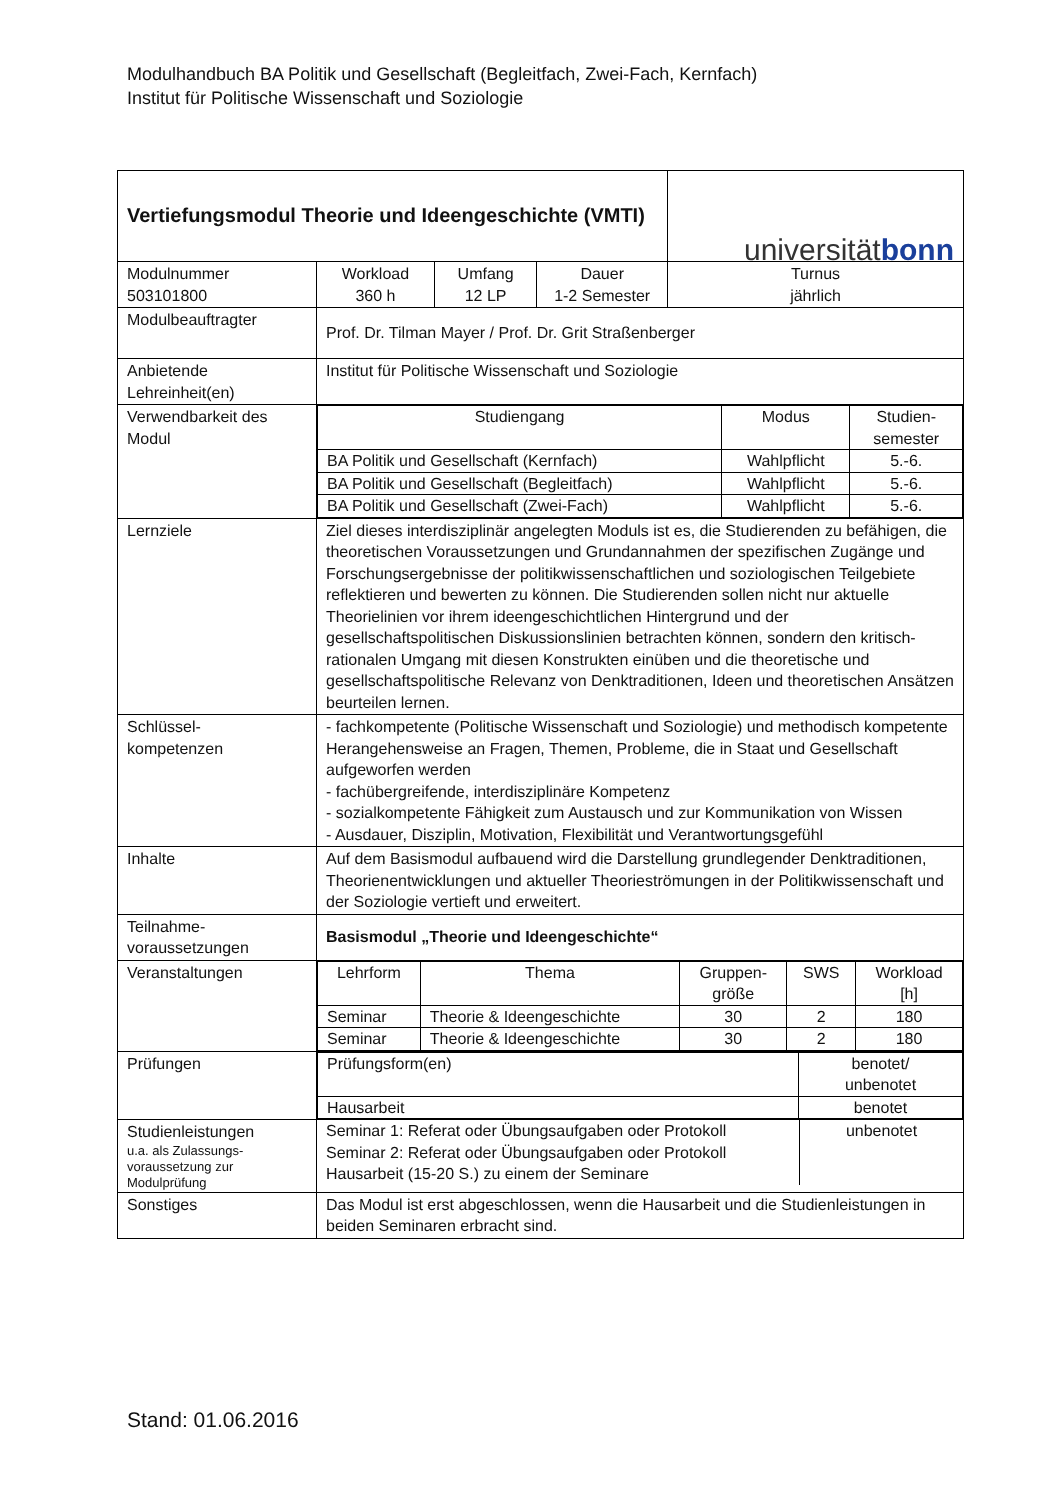Modulhandbuch BA Politik und Gesellschaft (Begleitfach, Zwei-Fach, Kernfach)
Institut für Politische Wissenschaft und Soziologie
| Vertiefungsmodul Theorie und Ideengeschichte (VMTI) | | | | universität bonn |
| Modulnummer 503101800 | Workload 360 h | Umfang 12 LP | Dauer 1-2 Semester | Turnus jährlich |
| Modulbeauftragter | Prof. Dr. Tilman Mayer / Prof. Dr. Grit Straßenberger | | | |
| Anbietende Lehreinheit(en) | Institut für Politische Wissenschaft und Soziologie | | | |
| Verwendbarkeit des Modul | / Studiengang / Modus / Studien- semester / / BA Politik und Gesellschaft (Kernfach) / Wahlpflicht / 5.-6. / / BA Politik und Gesellschaft (Begleitfach) / Wahlpflicht / 5.-6. / / BA Politik und Gesellschaft (Zwei-Fach) / Wahlpflicht / 5.-6. / | | | |
| Lernziele | Ziel dieses interdisziplinär angelegten Moduls ist es, die Studierenden zu befähigen, die theoretischen Voraussetzungen und Grundannahmen der spezifischen Zugänge und Forschungsergebnisse der politikwissenschaftlichen und soziologischen Teilgebiete reflektieren und bewerten zu können. Die Studierenden sollen nicht nur aktuelle Theorielinien vor ihrem ideengeschichtlichen Hintergrund und der gesellschaftspolitischen Diskussionslinien betrachten können, sondern den kritisch-rationalen Umgang mit diesen Konstrukten einüben und die theoretische und gesellschaftspolitische Relevanz von Denktraditionen, Ideen und theoretischen Ansätzen beurteilen lernen. | | | |
| Schlüssel- kompetenzen | - fachkompetente (Politische Wissenschaft und Soziologie) und methodisch kompetente Herangehensweise an Fragen, Themen, Probleme, die in Staat und Gesellschaft aufgeworfen werden - fachübergreifende, interdisziplinäre Kompetenz - sozialkompetente Fähigkeit zum Austausch und zur Kommunikation von Wissen - Ausdauer, Disziplin, Motivation, Flexibilität und Verantwortungsgefühl | | | |
| Inhalte | Auf dem Basismodul aufbauend wird die Darstellung grundlegender Denktraditionen, Theorienentwicklungen und aktueller Theorieströmungen in der Politikwissenschaft und der Soziologie vertieft und erweitert. | | | |
| Teilnahme- voraussetzungen | Basismodul „Theorie und Ideengeschichte“ | | | |
| Veranstaltungen | / Lehrform / Thema / Gruppen- größe / SWS / Workload [h] / / Seminar / Theorie & Ideengeschichte / 30 / 2 / 180 / / Seminar / Theorie & Ideengeschichte / 30 / 2 / 180 / | | | |
| Prüfungen | / Prüfungsform(en) / benotet/ unbenotet / / Hausarbeit / benotet / | | | |
| Studienleistungen u.a. als Zulassungs- voraussetzung zur Modulprüfung | / Seminar 1: Referat oder Übungsaufgaben oder Protokoll Seminar 2: Referat oder Übungsaufgaben oder Protokoll Hausarbeit (15-20 S.) zu einem der Seminare / unbenotet / | | | |
| Sonstiges | Das Modul ist erst abgeschlossen, wenn die Hausarbeit und die Studienleistungen in beiden Seminaren erbracht sind. | | | |
Stand: 01.06.2016